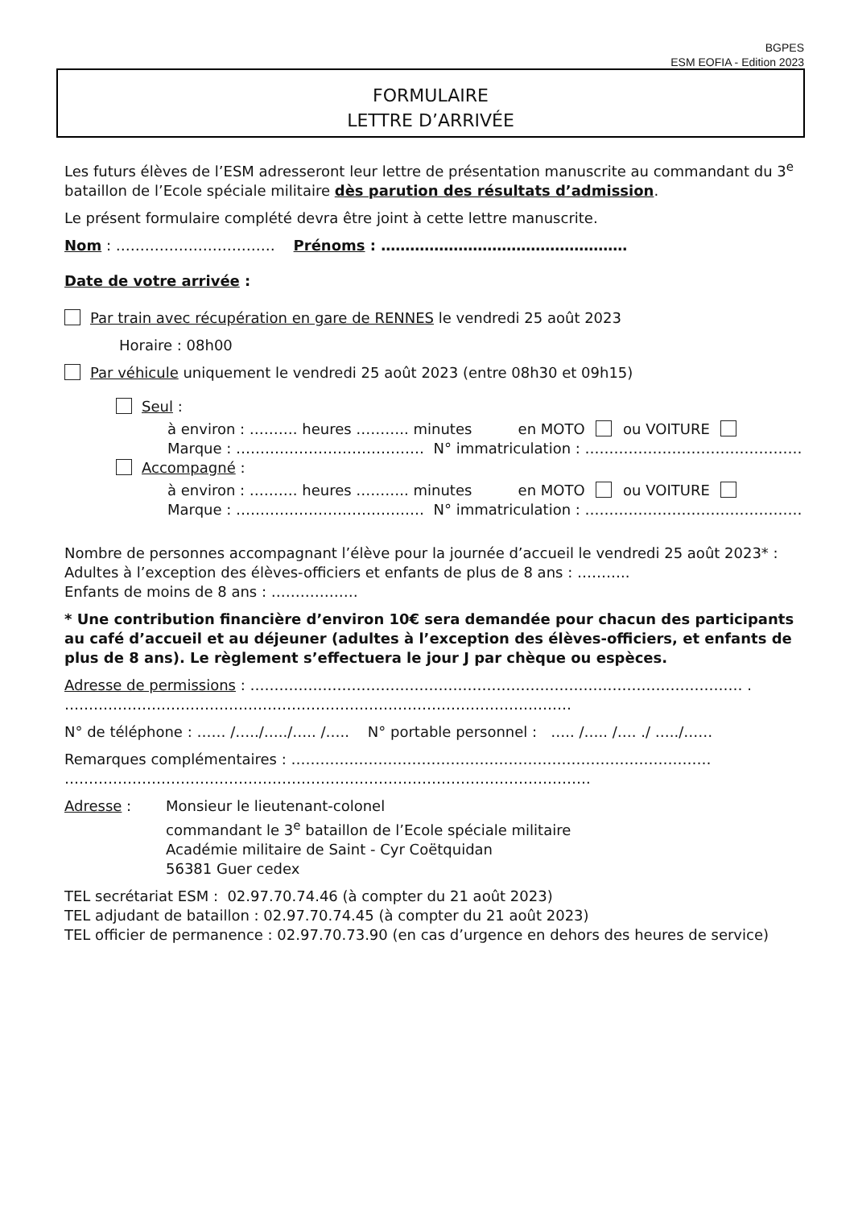BGPES
ESM EOFIA - Edition 2023
FORMULAIRE
LETTRE D’ARRIVÉE
Les futurs élèves de l’ESM adresseront leur lettre de présentation manuscrite au commandant du 3<sup>e</sup> bataillon de l’Ecole spéciale militaire dès parution des résultats d’admission.
Le présent formulaire complété devra être joint à cette lettre manuscrite.
Nom : …………………………… Prénoms : ……………………………………………
Date de votre arrivée :
Par train avec récupération en gare de RENNES le vendredi 25 août 2023
Horaire : 08h00
Par véhicule uniquement le vendredi 25 août 2023 (entre 08h30 et 09h15)
Seul :
à environ : ………. heures ……….. minutes en MOTO ou VOITURE
Marque : ………………………………… N° immatriculation : ………………………………………
Accompagné :
à environ : ………. heures ……….. minutes en MOTO ou VOITURE
Marque : ………………………………… N° immatriculation : ………………………………………
Nombre de personnes accompagnant l’élève pour la journée d’accueil le vendredi 25 août 2023* :
Adultes à l’exception des élèves-officiers et enfants de plus de 8 ans : ………..
Enfants de moins de 8 ans : ………………
* Une contribution financière d’environ 10€ sera demandée pour chacun des participants au café d’accueil et au déjeuner (adultes à l’exception des élèves-officiers, et enfants de plus de 8 ans). Le règlement s’effectuera le jour J par chèque ou espèces.
Adresse de permissions : ………………………………………………………………………………………… .
……………………………………………………………………………………………
N° de téléphone : …… /…../…../….. /….. N° portable personnel : ….. /….. /…. ./ …../……
Remarques complémentaires : ……………………………………………………………………………
……………………………………………………………………………………………….
Adresse : Monsieur le lieutenant-colonel
commandant le 3<sup>e</sup> bataillon de l’Ecole spéciale militaire
Académie militaire de Saint - Cyr Coëtquidan
56381 Guer cedex
TEL secrétariat ESM : 02.97.70.74.46 (à compter du 21 août 2023)
TEL adjudant de bataillon : 02.97.70.74.45 (à compter du 21 août 2023)
TEL officier de permanence : 02.97.70.73.90 (en cas d’urgence en dehors des heures de service)